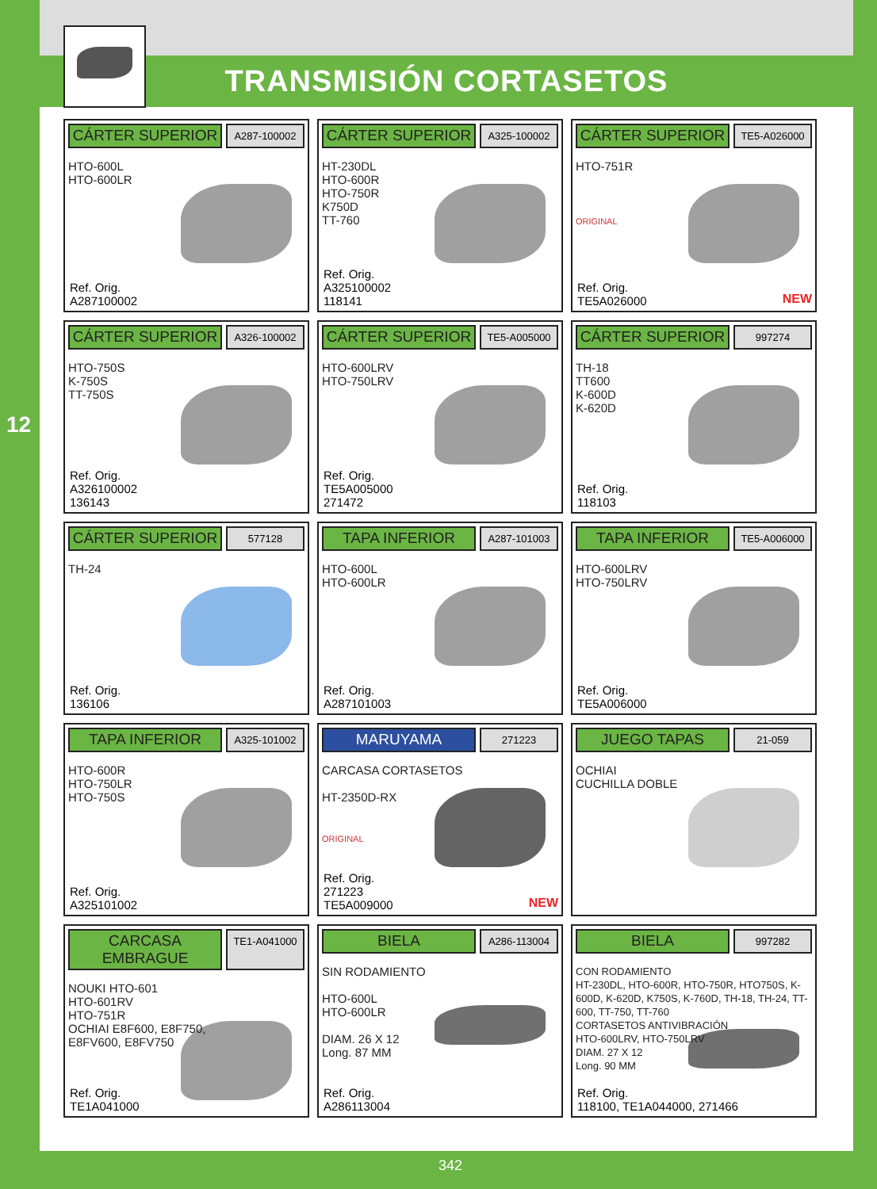12
TRANSMISIÓN CORTASETOS
CÁRTER SUPERIOR
A287-100002
HTO-600L
HTO-600LR
Ref. Orig.
A287100002
CÁRTER SUPERIOR
A325-100002
HT-230DL
HTO-600R
HTO-750R
K750D
TT-760
Ref. Orig.
A325100002
118141
CÁRTER SUPERIOR
TE5-A026000
HTO-751R
ORIGINAL
Ref. Orig.
TE5A026000
NEW
CÁRTER SUPERIOR
A326-100002
HTO-750S
K-750S
TT-750S
Ref. Orig.
A326100002
136143
CÁRTER SUPERIOR
TE5-A005000
HTO-600LRV
HTO-750LRV
Ref. Orig.
TE5A005000
271472
CÁRTER SUPERIOR
997274
TH-18
TT600
K-600D
K-620D
Ref. Orig.
118103
CÁRTER SUPERIOR
577128
TH-24
Ref. Orig.
136106
TAPA INFERIOR
A287-101003
HTO-600L
HTO-600LR
Ref. Orig.
A287101003
TAPA INFERIOR
TE5-A006000
HTO-600LRV
HTO-750LRV
Ref. Orig.
TE5A006000
TAPA INFERIOR
A325-101002
HTO-600R
HTO-750LR
HTO-750S
Ref. Orig.
A325101002
MARUYAMA
271223
CARCASA CORTASETOS
HT-2350D-RX
ORIGINAL
Ref. Orig.
271223
TE5A009000
NEW
JUEGO TAPAS
21-059
OCHIAI
CUCHILLA DOBLE
CARCASA EMBRAGUE
TE1-A041000
NOUKI HTO-601
HTO-601RV
HTO-751R
OCHIAI E8F600, E8F750,
E8FV600, E8FV750
Ref. Orig.
TE1A041000
BIELA
A286-113004
SIN RODAMIENTO
HTO-600L
HTO-600LR
DIAM. 26 X 12
Long. 87 MM
Ref. Orig.
A286113004
BIELA
997282
CON RODAMIENTO
HT-230DL, HTO-600R, HTO-750R, HTO750S, K-600D, K-620D, K750S, K-760D, TH-18, TH-24, TT-600, TT-750, TT-760
CORTASETOS ANTIVIBRACIÓN
HTO-600LRV, HTO-750LRV
DIAM. 27 X 12
Long. 90 MM
Ref. Orig.
118100, TE1A044000, 271466
342